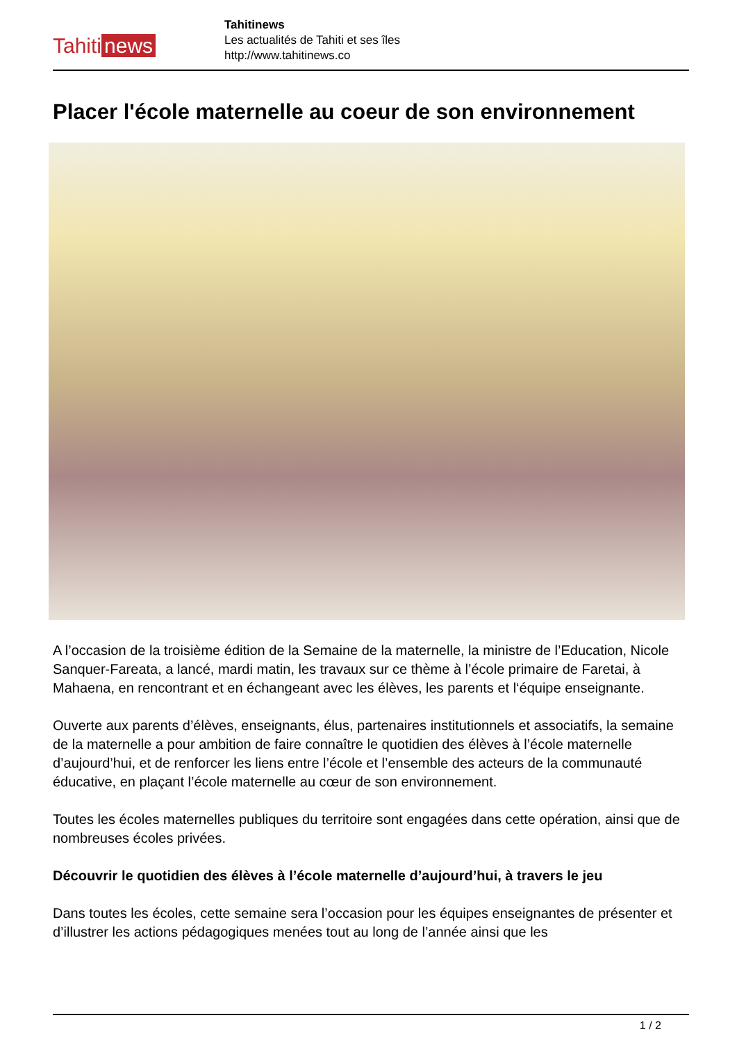Tahiti news
Tahitinews
Les actualités de Tahiti et ses îles
http://www.tahitinews.co
Placer l'école maternelle au coeur de son environnement
A l’occasion de la troisième édition de la Semaine de la maternelle, la ministre de l’Education, Nicole Sanquer-Fareata, a lancé, mardi matin, les travaux sur ce thème à l’école primaire de Faretai, à Mahaena, en rencontrant et en échangeant avec les élèves, les parents et l‘équipe enseignante.
Ouverte aux parents d’élèves, enseignants, élus, partenaires institutionnels et associatifs, la semaine de la maternelle a pour ambition de faire connaître le quotidien des élèves à l’école maternelle d’aujourd’hui, et de renforcer les liens entre l’école et l’ensemble des acteurs de la communauté éducative, en plaçant l’école maternelle au cœur de son environnement.
Toutes les écoles maternelles publiques du territoire sont engagées dans cette opération, ainsi que de nombreuses écoles privées.
Découvrir le quotidien des élèves à l’école maternelle d’aujourd’hui, à travers le jeu
Dans toutes les écoles, cette semaine sera l’occasion pour les équipes enseignantes de présenter et d’illustrer les actions pédagogiques menées tout au long de l’année ainsi que les
1 / 2